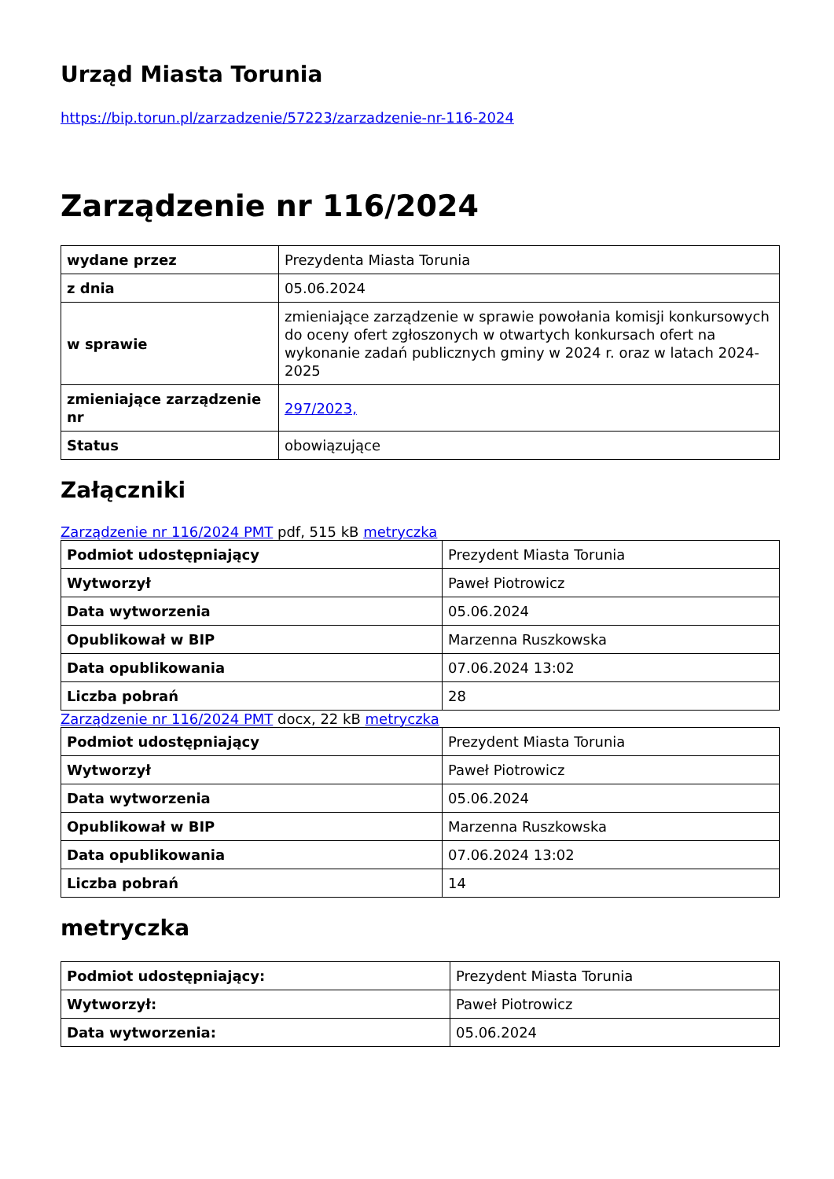Urząd Miasta Torunia
https://bip.torun.pl/zarzadzenie/57223/zarzadzenie-nr-116-2024
Zarządzenie nr 116/2024
| wydane przez | Prezydenta Miasta Torunia |
| z dnia | 05.06.2024 |
| w sprawie | zmieniające zarządzenie w sprawie powołania komisji konkursowych do oceny ofert zgłoszonych w otwartych konkursach ofert na wykonanie zadań publicznych gminy w 2024 r. oraz w latach 2024-2025 |
| zmieniające zarządzenie nr | 297/2023, |
| Status | obowiązujące |
Załączniki
Zarządzenie nr 116/2024 PMT pdf, 515 kB metryczka
| Podmiot udostępniający | Prezydent Miasta Torunia |
| Wytworzył | Paweł Piotrowicz |
| Data wytworzenia | 05.06.2024 |
| Opublikował w BIP | Marzenna Ruszkowska |
| Data opublikowania | 07.06.2024 13:02 |
| Liczba pobrań | 28 |
Zarządzenie nr 116/2024 PMT docx, 22 kB metryczka
| Podmiot udostępniający | Prezydent Miasta Torunia |
| Wytworzył | Paweł Piotrowicz |
| Data wytworzenia | 05.06.2024 |
| Opublikował w BIP | Marzenna Ruszkowska |
| Data opublikowania | 07.06.2024 13:02 |
| Liczba pobrań | 14 |
metryczka
| Podmiot udostępniający: | Prezydent Miasta Torunia |
| Wytworzył: | Paweł Piotrowicz |
| Data wytworzenia: | 05.06.2024 |